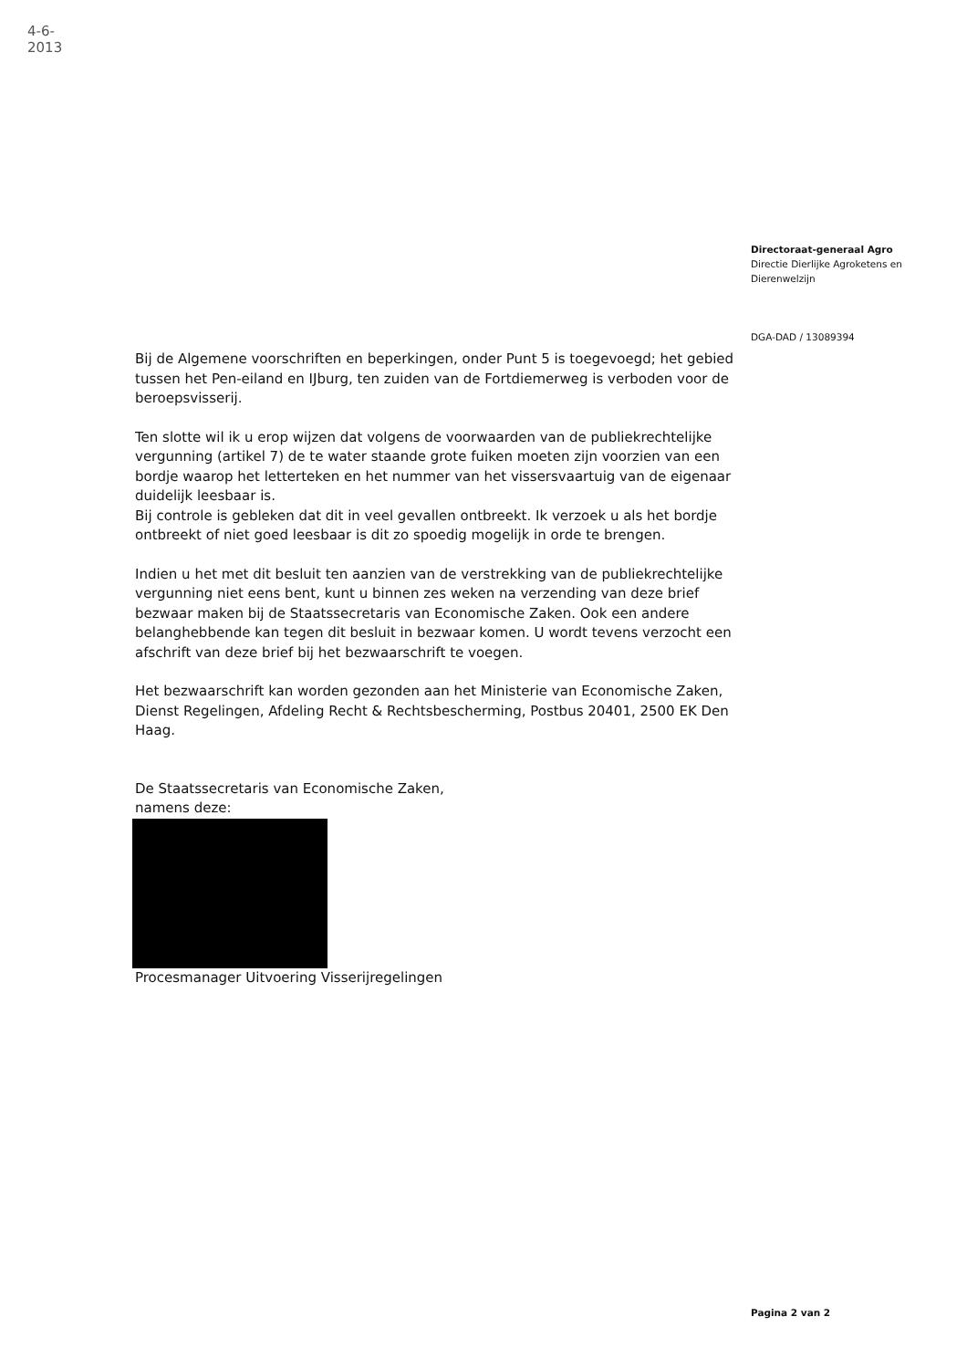4-6-2013
Directoraat-generaal Agro
Directie Dierlijke Agroketens en Dierenwelzijn
DGA-DAD / 13089394
Bij de Algemene voorschriften en beperkingen, onder Punt 5 is toegevoegd; het gebied tussen het Pen-eiland en IJburg, ten zuiden van de Fortdiemerweg is verboden voor de beroepsvisserij.
Ten slotte wil ik u erop wijzen dat volgens de voorwaarden van de publiekrechtelijke vergunning (artikel 7) de te water staande grote fuiken moeten zijn voorzien van een bordje waarop het letterteken en het nummer van het vissersvaartuig van de eigenaar duidelijk leesbaar is.
Bij controle is gebleken dat dit in veel gevallen ontbreekt. Ik verzoek u als het bordje ontbreekt of niet goed leesbaar is dit zo spoedig mogelijk in orde te brengen.
Indien u het met dit besluit ten aanzien van de verstrekking van de publiekrechtelijke vergunning niet eens bent, kunt u binnen zes weken na verzending van deze brief bezwaar maken bij de Staatssecretaris van Economische Zaken. Ook een andere belanghebbende kan tegen dit besluit in bezwaar komen. U wordt tevens verzocht een afschrift van deze brief bij het bezwaarschrift te voegen.
Het bezwaarschrift kan worden gezonden aan het Ministerie van Economische Zaken, Dienst Regelingen, Afdeling Recht & Rechtsbescherming, Postbus 20401, 2500 EK Den Haag.
De Staatssecretaris van Economische Zaken,
namens deze:
Procesmanager Uitvoering Visserijregelingen
Pagina 2 van 2